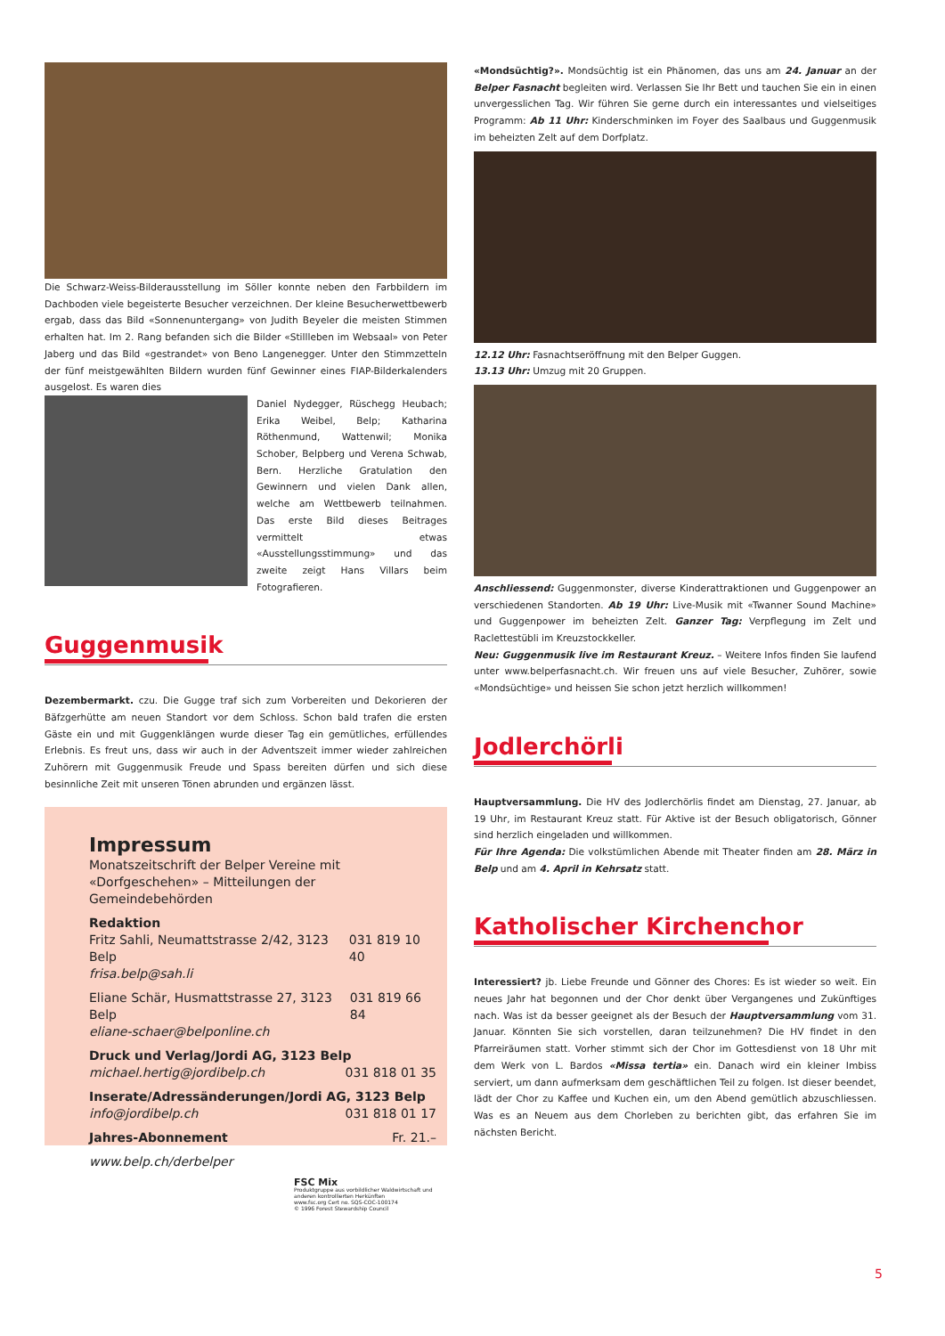Die Schwarz-Weiss-Bilderausstellung im Söller konnte neben den Farbbildern im Dachboden viele begeisterte Besucher verzeichnen. Der kleine Besucherwettbewerb ergab, dass das Bild «Sonnenuntergang» von Judith Beyeler die meisten Stimmen erhalten hat. Im 2. Rang befanden sich die Bilder «Stillleben im Websaal» von Peter Jaberg und das Bild «gestrandet» von Beno Langenegger. Unter den Stimmzetteln der fünf meistgewählten Bildern wurden fünf Gewinner eines FIAP-Bilderkalenders ausgelost. Es waren dies
Daniel Nydegger, Rüschegg Heubach; Erika Weibel, Belp; Katharina Röthenmund, Wattenwil; Monika Schober, Belpberg und Verena Schwab, Bern. Herzliche Gratulation den Gewinnern und vielen Dank allen, welche am Wettbewerb teilnahmen. Das erste Bild dieses Beitrages vermittelt etwas «Ausstellungsstimmung» und das zweite zeigt Hans Villars beim Fotografieren.
Guggenmusik
Dezembermarkt. czu. Die Gugge traf sich zum Vorbereiten und Dekorieren der Bäfzgerhütte am neuen Standort vor dem Schloss. Schon bald trafen die ersten Gäste ein und mit Guggenklängen wurde dieser Tag ein gemütliches, erfüllendes Erlebnis. Es freut uns, dass wir auch in der Adventszeit immer wieder zahlreichen Zuhörern mit Guggenmusik Freude und Spass bereiten dürfen und sich diese besinnliche Zeit mit unseren Tönen abrunden und ergänzen lässt.
Impressum
Monatszeitschrift der Belper Vereine mit
«Dorfgeschehen» – Mitteilungen der Gemeindebehörden
Redaktion
Fritz Sahli, Neumattstrasse 2/42, 3123 Belp 031 819 10 40
frisa.belp@sah.li
Eliane Schär, Husmattstrasse 27, 3123 Belp 031 819 66 84
eliane-schaer@belponline.ch
Druck und Verlag/Jordi AG, 3123 Belp
michael.hertig@jordibelp.ch 031 818 01 35
Inserate/Adressänderungen/Jordi AG, 3123 Belp
info@jordibelp.ch 031 818 01 17
Jahres-Abonnement Fr. 21.–
www.belp.ch/derbelper
FSC Mix
Produktgruppe aus vorbildlicher Waldwirtschaft und anderen kontrollierten Herkünften
www.fsc.org Cert no. SQS-COC-100174
© 1996 Forest Stewardship Council
«Mondsüchtig?». Mondsüchtig ist ein Phänomen, das uns am 24. Januar an der Belper Fasnacht begleiten wird. Verlassen Sie Ihr Bett und tauchen Sie ein in einen unvergesslichen Tag. Wir führen Sie gerne durch ein interessantes und vielseitiges Programm: Ab 11 Uhr: Kinderschminken im Foyer des Saalbaus und Guggenmusik im beheizten Zelt auf dem Dorfplatz.
12.12 Uhr: Fasnachtseröffnung mit den Belper Guggen.
13.13 Uhr: Umzug mit 20 Gruppen.
Anschliessend: Guggenmonster, diverse Kinderattraktionen und Guggenpower an verschiedenen Standorten. Ab 19 Uhr: Live-Musik mit «Twanner Sound Machine» und Guggenpower im beheizten Zelt. Ganzer Tag: Verpflegung im Zelt und Raclettestübli im Kreuzstockkeller.
Neu: Guggenmusik live im Restaurant Kreuz. – Weitere Infos finden Sie laufend unter www.belperfasnacht.ch. Wir freuen uns auf viele Besucher, Zuhörer, sowie «Mondsüchtige» und heissen Sie schon jetzt herzlich willkommen!
Jodlerchörli
Hauptversammlung. Die HV des Jodlerchörlis findet am Dienstag, 27. Januar, ab 19 Uhr, im Restaurant Kreuz statt. Für Aktive ist der Besuch obligatorisch, Gönner sind herzlich eingeladen und willkommen.
Für Ihre Agenda: Die volkstümlichen Abende mit Theater finden am 28. März in Belp und am 4. April in Kehrsatz statt.
Katholischer Kirchenchor
Interessiert? jb. Liebe Freunde und Gönner des Chores: Es ist wieder so weit. Ein neues Jahr hat begonnen und der Chor denkt über Vergangenes und Zukünftiges nach. Was ist da besser geeignet als der Besuch der Hauptversammlung vom 31. Januar. Könnten Sie sich vorstellen, daran teilzunehmen? Die HV findet in den Pfarreiräumen statt. Vorher stimmt sich der Chor im Gottesdienst von 18 Uhr mit dem Werk von L. Bardos «Missa tertia» ein. Danach wird ein kleiner Imbiss serviert, um dann aufmerksam dem geschäftlichen Teil zu folgen. Ist dieser beendet, lädt der Chor zu Kaffee und Kuchen ein, um den Abend gemütlich abzuschliessen. Was es an Neuem aus dem Chorleben zu berichten gibt, das erfahren Sie im nächsten Bericht.
5